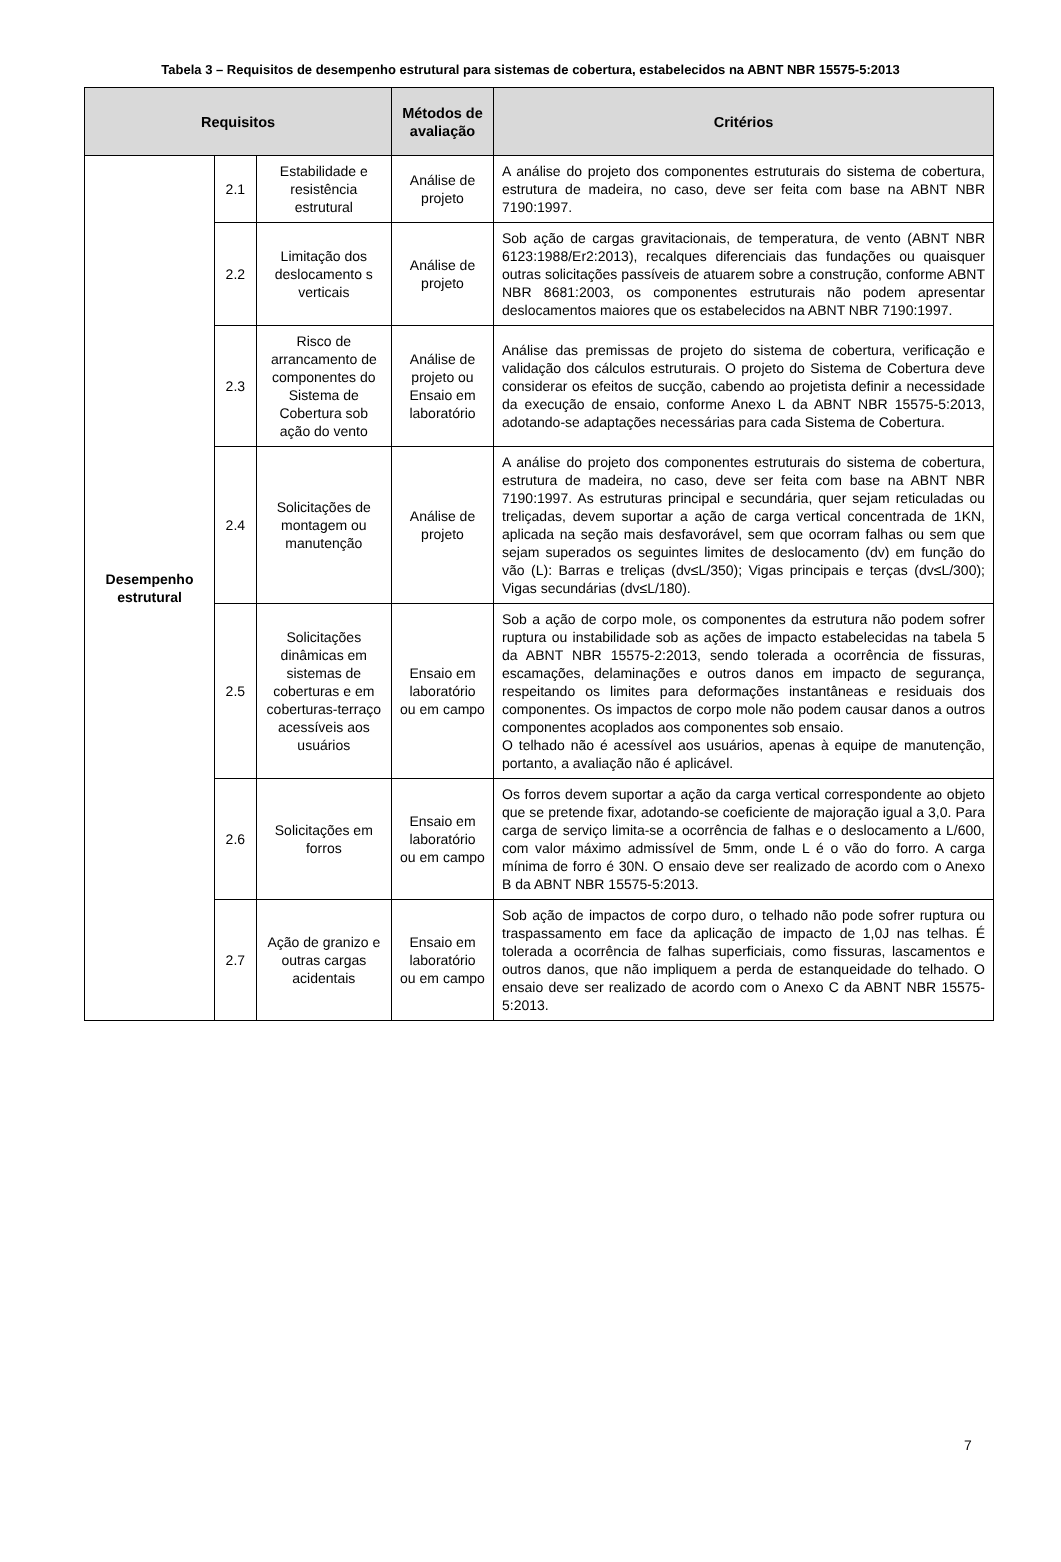Tabela 3 – Requisitos de desempenho estrutural para sistemas de cobertura, estabelecidos na ABNT NBR 15575-5:2013
| Requisitos | | | Métodos de avaliação | Critérios |
| --- | --- | --- | --- | --- |
| Desempenho estrutural | 2.1 | Estabilidade e resistência estrutural | Análise de projeto | A análise do projeto dos componentes estruturais do sistema de cobertura, estrutura de madeira, no caso, deve ser feita com base na ABNT NBR 7190:1997. |
| | 2.2 | Limitação dos deslocamento s verticais | Análise de projeto | Sob ação de cargas gravitacionais, de temperatura, de vento (ABNT NBR 6123:1988/Er2:2013), recalques diferenciais das fundações ou quaisquer outras solicitações passíveis de atuarem sobre a construção, conforme ABNT NBR 8681:2003, os componentes estruturais não podem apresentar deslocamentos maiores que os estabelecidos na ABNT NBR 7190:1997. |
| | 2.3 | Risco de arrancamento de componentes do Sistema de Cobertura sob ação do vento | Análise de projeto ou Ensaio em laboratório | Análise das premissas de projeto do sistema de cobertura, verificação e validação dos cálculos estruturais. O projeto do Sistema de Cobertura deve considerar os efeitos de sucção, cabendo ao projetista definir a necessidade da execução de ensaio, conforme Anexo L da ABNT NBR 15575-5:2013, adotando-se adaptações necessárias para cada Sistema de Cobertura. |
| | 2.4 | Solicitações de montagem ou manutenção | Análise de projeto | A análise do projeto dos componentes estruturais do sistema de cobertura, estrutura de madeira, no caso, deve ser feita com base na ABNT NBR 7190:1997. As estruturas principal e secundária, quer sejam reticuladas ou treliçadas, devem suportar a ação de carga vertical concentrada de 1KN, aplicada na seção mais desfavorável, sem que ocorram falhas ou sem que sejam superados os seguintes limites de deslocamento (dv) em função do vão (L): Barras e treliças (dv≤L/350); Vigas principais e terças (dv≤L/300); Vigas secundárias (dv≤L/180). |
| | 2.5 | Solicitações dinâmicas em sistemas de coberturas e em coberturas-terraço acessíveis aos usuários | Ensaio em laboratório ou em campo | Sob a ação de corpo mole, os componentes da estrutura não podem sofrer ruptura ou instabilidade sob as ações de impacto estabelecidas na tabela 5 da ABNT NBR 15575-2:2013, sendo tolerada a ocorrência de fissuras, escamações, delaminações e outros danos em impacto de segurança, respeitando os limites para deformações instantâneas e residuais dos componentes. Os impactos de corpo mole não podem causar danos a outros componentes acoplados aos componentes sob ensaio. O telhado não é acessível aos usuários, apenas à equipe de manutenção, portanto, a avaliação não é aplicável. |
| | 2.6 | Solicitações em forros | Ensaio em laboratório ou em campo | Os forros devem suportar a ação da carga vertical correspondente ao objeto que se pretende fixar, adotando-se coeficiente de majoração igual a 3,0. Para carga de serviço limita-se a ocorrência de falhas e o deslocamento a L/600, com valor máximo admissível de 5mm, onde L é o vão do forro. A carga mínima de forro é 30N. O ensaio deve ser realizado de acordo com o Anexo B da ABNT NBR 15575-5:2013. |
| | 2.7 | Ação de granizo e outras cargas acidentais | Ensaio em laboratório ou em campo | Sob ação de impactos de corpo duro, o telhado não pode sofrer ruptura ou traspassamento em face da aplicação de impacto de 1,0J nas telhas. É tolerada a ocorrência de falhas superficiais, como fissuras, lascamentos e outros danos, que não impliquem a perda de estanqueidade do telhado. O ensaio deve ser realizado de acordo com o Anexo C da ABNT NBR 15575-5:2013. |
7